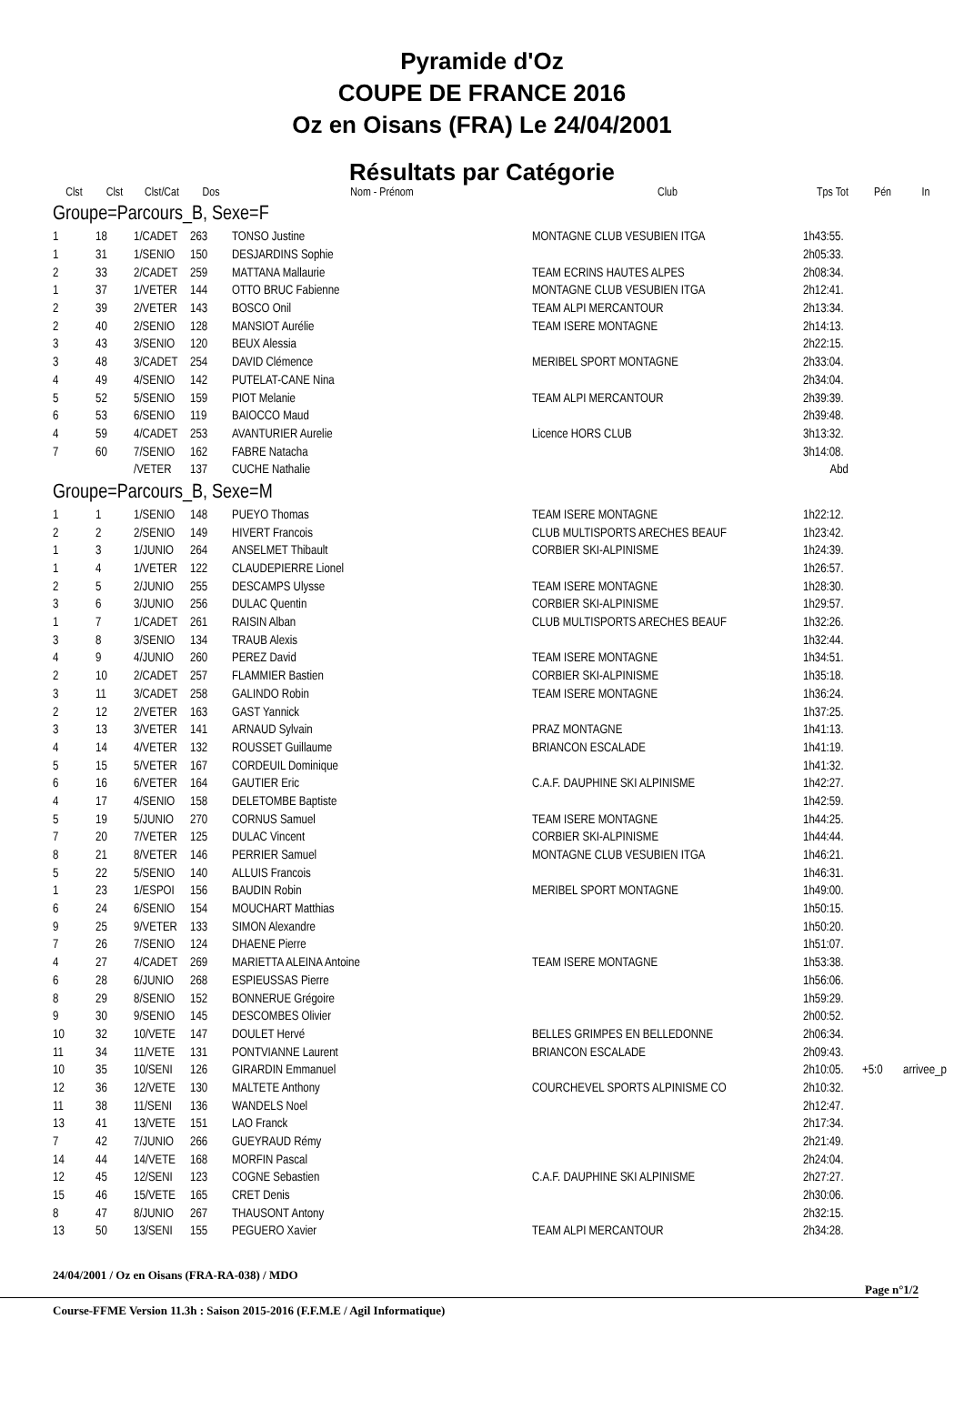Pyramide d'Oz
COUPE DE FRANCE 2016
Oz en Oisans (FRA) Le 24/04/2001
Résultats par Catégorie
| Clst | Clst | Clst/Cat | Dos | Nom - Prénom | Club | Tps Tot | Pén | In |
| --- | --- | --- | --- | --- | --- | --- | --- | --- |
| Groupe=Parcours_B, Sexe=F | | | | | | | | |
| 1 | 18 | 1/CADET | 263 | TONSO Justine | MONTAGNE CLUB VESUBIEN ITGA | 1h43:55. | | |
| 1 | 31 | 1/SENIO | 150 | DESJARDINS Sophie | | 2h05:33. | | |
| 2 | 33 | 2/CADET | 259 | MATTANA Mallaurie | TEAM ECRINS HAUTES ALPES | 2h08:34. | | |
| 1 | 37 | 1/VETER | 144 | OTTO BRUC Fabienne | MONTAGNE CLUB VESUBIEN ITGA | 2h12:41. | | |
| 2 | 39 | 2/VETER | 143 | BOSCO Onil | TEAM ALPI MERCANTOUR | 2h13:34. | | |
| 2 | 40 | 2/SENIO | 128 | MANSIOT Aurélie | TEAM ISERE MONTAGNE | 2h14:13. | | |
| 3 | 43 | 3/SENIO | 120 | BEUX Alessia | | 2h22:15. | | |
| 3 | 48 | 3/CADET | 254 | DAVID Clémence | MERIBEL SPORT MONTAGNE | 2h33:04. | | |
| 4 | 49 | 4/SENIO | 142 | PUTELAT-CANE Nina | | 2h34:04. | | |
| 5 | 52 | 5/SENIO | 159 | PIOT Melanie | TEAM ALPI MERCANTOUR | 2h39:39. | | |
| 6 | 53 | 6/SENIO | 119 | BAIOCCO Maud | | 2h39:48. | | |
| 4 | 59 | 4/CADET | 253 | AVANTURIER Aurelie | Licence HORS CLUB | 3h13:32. | | |
| 7 | 60 | 7/SENIO | 162 | FABRE Natacha | | 3h14:08. | | |
| | | /VETER | 137 | CUCHE Nathalie | | Abd | | |
| Groupe=Parcours_B, Sexe=M | | | | | | | | |
| 1 | 1 | 1/SENIO | 148 | PUEYO Thomas | TEAM ISERE MONTAGNE | 1h22:12. | | |
| 2 | 2 | 2/SENIO | 149 | HIVERT Francois | CLUB MULTISPORTS ARECHES BEAUF | 1h23:42. | | |
| 1 | 3 | 1/JUNIO | 264 | ANSELMET Thibault | CORBIER SKI-ALPINISME | 1h24:39. | | |
| 1 | 4 | 1/VETER | 122 | CLAUDEPIERRE Lionel | | 1h26:57. | | |
| 2 | 5 | 2/JUNIO | 255 | DESCAMPS Ulysse | TEAM ISERE MONTAGNE | 1h28:30. | | |
| 3 | 6 | 3/JUNIO | 256 | DULAC Quentin | CORBIER SKI-ALPINISME | 1h29:57. | | |
| 1 | 7 | 1/CADET | 261 | RAISIN Alban | CLUB MULTISPORTS ARECHES BEAUF | 1h32:26. | | |
| 3 | 8 | 3/SENIO | 134 | TRAUB Alexis | | 1h32:44. | | |
| 4 | 9 | 4/JUNIO | 260 | PEREZ David | TEAM ISERE MONTAGNE | 1h34:51. | | |
| 2 | 10 | 2/CADET | 257 | FLAMMIER Bastien | CORBIER SKI-ALPINISME | 1h35:18. | | |
| 3 | 11 | 3/CADET | 258 | GALINDO Robin | TEAM ISERE MONTAGNE | 1h36:24. | | |
| 2 | 12 | 2/VETER | 163 | GAST Yannick | | 1h37:25. | | |
| 3 | 13 | 3/VETER | 141 | ARNAUD Sylvain | PRAZ MONTAGNE | 1h41:13. | | |
| 4 | 14 | 4/VETER | 132 | ROUSSET Guillaume | BRIANCON ESCALADE | 1h41:19. | | |
| 5 | 15 | 5/VETER | 167 | CORDEUIL Dominique | | 1h41:32. | | |
| 6 | 16 | 6/VETER | 164 | GAUTIER Eric | C.A.F. DAUPHINE SKI ALPINISME | 1h42:27. | | |
| 4 | 17 | 4/SENIO | 158 | DELETOMBE Baptiste | | 1h42:59. | | |
| 5 | 19 | 5/JUNIO | 270 | CORNUS Samuel | TEAM ISERE MONTAGNE | 1h44:25. | | |
| 7 | 20 | 7/VETER | 125 | DULAC Vincent | CORBIER SKI-ALPINISME | 1h44:44. | | |
| 8 | 21 | 8/VETER | 146 | PERRIER Samuel | MONTAGNE CLUB VESUBIEN ITGA | 1h46:21. | | |
| 5 | 22 | 5/SENIO | 140 | ALLUIS Francois | | 1h46:31. | | |
| 1 | 23 | 1/ESPOI | 156 | BAUDIN Robin | MERIBEL SPORT MONTAGNE | 1h49:00. | | |
| 6 | 24 | 6/SENIO | 154 | MOUCHART Matthias | | 1h50:15. | | |
| 9 | 25 | 9/VETER | 133 | SIMON Alexandre | | 1h50:20. | | |
| 7 | 26 | 7/SENIO | 124 | DHAENE Pierre | | 1h51:07. | | |
| 4 | 27 | 4/CADET | 269 | MARIETTA ALEINA Antoine | TEAM ISERE MONTAGNE | 1h53:38. | | |
| 6 | 28 | 6/JUNIO | 268 | ESPIEUSSAS Pierre | | 1h56:06. | | |
| 8 | 29 | 8/SENIO | 152 | BONNERUE Grégoire | | 1h59:29. | | |
| 9 | 30 | 9/SENIO | 145 | DESCOMBES Olivier | | 2h00:52. | | |
| 10 | 32 | 10/VETE | 147 | DOULET Hervé | BELLES GRIMPES EN BELLEDONNE | 2h06:34. | | |
| 11 | 34 | 11/VETE | 131 | PONTVIANNE Laurent | BRIANCON ESCALADE | 2h09:43. | | |
| 10 | 35 | 10/SENI | 126 | GIRARDIN Emmanuel | | 2h10:05. | +5:0 | arrivee_p |
| 12 | 36 | 12/VETE | 130 | MALTETE Anthony | COURCHEVEL SPORTS ALPINISME CO | 2h10:32. | | |
| 11 | 38 | 11/SENI | 136 | WANDELS Noel | | 2h12:47. | | |
| 13 | 41 | 13/VETE | 151 | LAO Franck | | 2h17:34. | | |
| 7 | 42 | 7/JUNIO | 266 | GUEYRAUD Rémy | | 2h21:49. | | |
| 14 | 44 | 14/VETE | 168 | MORFIN Pascal | | 2h24:04. | | |
| 12 | 45 | 12/SENI | 123 | COGNE Sebastien | C.A.F. DAUPHINE SKI ALPINISME | 2h27:27. | | |
| 15 | 46 | 15/VETE | 165 | CRET Denis | | 2h30:06. | | |
| 8 | 47 | 8/JUNIO | 267 | THAUSONT Antony | | 2h32:15. | | |
| 13 | 50 | 13/SENI | 155 | PEGUERO Xavier | TEAM ALPI MERCANTOUR | 2h34:28. | | |
24/04/2001 / Oz en Oisans (FRA-RA-038) / MDO
Page n°1/2
Course-FFME Version 11.3h : Saison 2015-2016 (F.F.M.E / Agil Informatique)